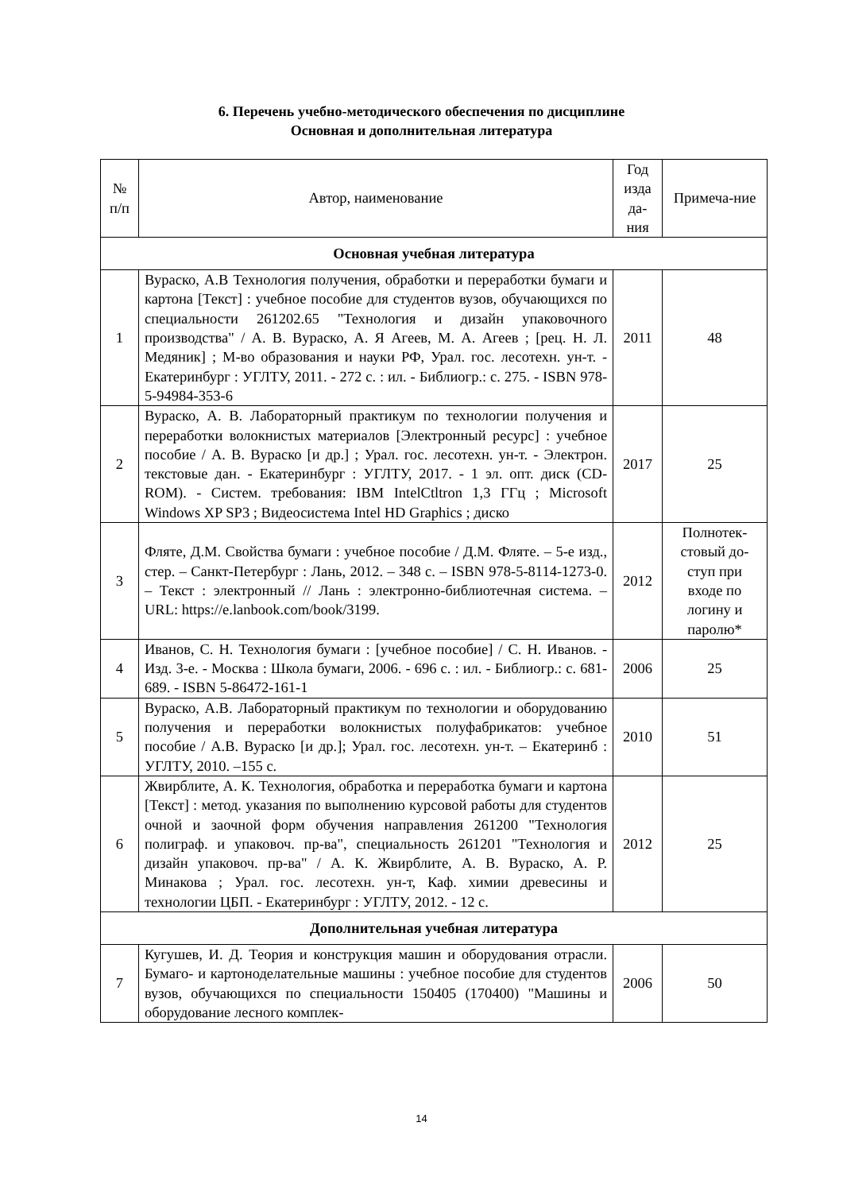6. Перечень учебно-методического обеспечения по дисциплине
Основная и дополнительная литература
| № п/п | Автор, наименование | Год изда да-ния | Примеча-ние |
| --- | --- | --- | --- |
| Основная учебная литература | | | |
| 1 | Вураско, А.В Технология получения, обработки и переработки бумаги и картона [Текст] : учебное пособие для студентов вузов, обучающихся по специальности 261202.65 "Технология и дизайн упаковочного производства" / А. В. Вураско, А. Я Агеев, М. А. Агеев ; [рец. Н. Л. Медяник] ; М-во образования и науки РФ, Урал. гос. лесотехн. ун-т. - Екатеринбург : УГЛТУ, 2011. - 272 с. : ил. - Библиогр.: с. 275. - ISBN 978-5-94984-353-6 | 2011 | 48 |
| 2 | Вураско, А. В. Лабораторный практикум по технологии получения и переработки волокнистых материалов [Электронный ресурс] : учебное пособие / А. В. Вураско [и др.] ; Урал. гос. лесотехн. ун-т. - Электрон. текстовые дан. - Екатеринбург : УГЛТУ, 2017. - 1 эл. опт. диск (CD-ROM). - Систем. требования: IBM IntelCtltron 1,3 ГГц ; Microsoft Windows XP SP3 ; Видеосистема Intel HD Graphics ; диско | 2017 | 25 |
| 3 | Фляте, Д.М. Свойства бумаги : учебное пособие / Д.М. Фляте. – 5-е изд., стер. – Санкт-Петербург : Лань, 2012. – 348 с. – ISBN 978-5-8114-1273-0. – Текст : электронный // Лань : электронно-библиотечная система. – URL: https://e.lanbook.com/book/3199. | 2012 | Полнотек-стовый до-ступ при входе по логину и паролю* |
| 4 | Иванов, С. Н. Технология бумаги : [учебное пособие] / С. Н. Иванов. - Изд. 3-е. - Москва : Школа бумаги, 2006. - 696 с. : ил. - Библиогр.: с. 681-689. - ISBN 5-86472-161-1 | 2006 | 25 |
| 5 | Вураско, А.В. Лабораторный практикум по технологии и оборудованию получения и переработки волокнистых полуфабрикатов: учебное пособие / А.В. Вураско [и др.]; Урал. гос. лесотехн. ун-т. – Екатеринб : УГЛТУ, 2010. –155 с. | 2010 | 51 |
| 6 | Жвирблите, А. К. Технология, обработка и переработка бумаги и картона [Текст] : метод. указания по выполнению курсовой работы для студентов очной и заочной форм обучения направления 261200 "Технология полиграф. и упаковоч. пр-ва", специальность 261201 "Технология и дизайн упаковоч. пр-ва" / А. К. Жвирблите, А. В. Вураско, А. Р. Минакова ; Урал. гос. лесотехн. ун-т, Каф. химии древесины и технологии ЦБП. - Екатеринбург : УГЛТУ, 2012. - 12 с. | 2012 | 25 |
| Дополнительная учебная литература | | | |
| 7 | Кугушев, И. Д. Теория и конструкция машин и оборудования отрасли. Бумаго- и картоноделательные машины : учебное пособие для студентов вузов, обучающихся по специальности 150405 (170400) "Машины и оборудование лесного комплек- | 2006 | 50 |
14